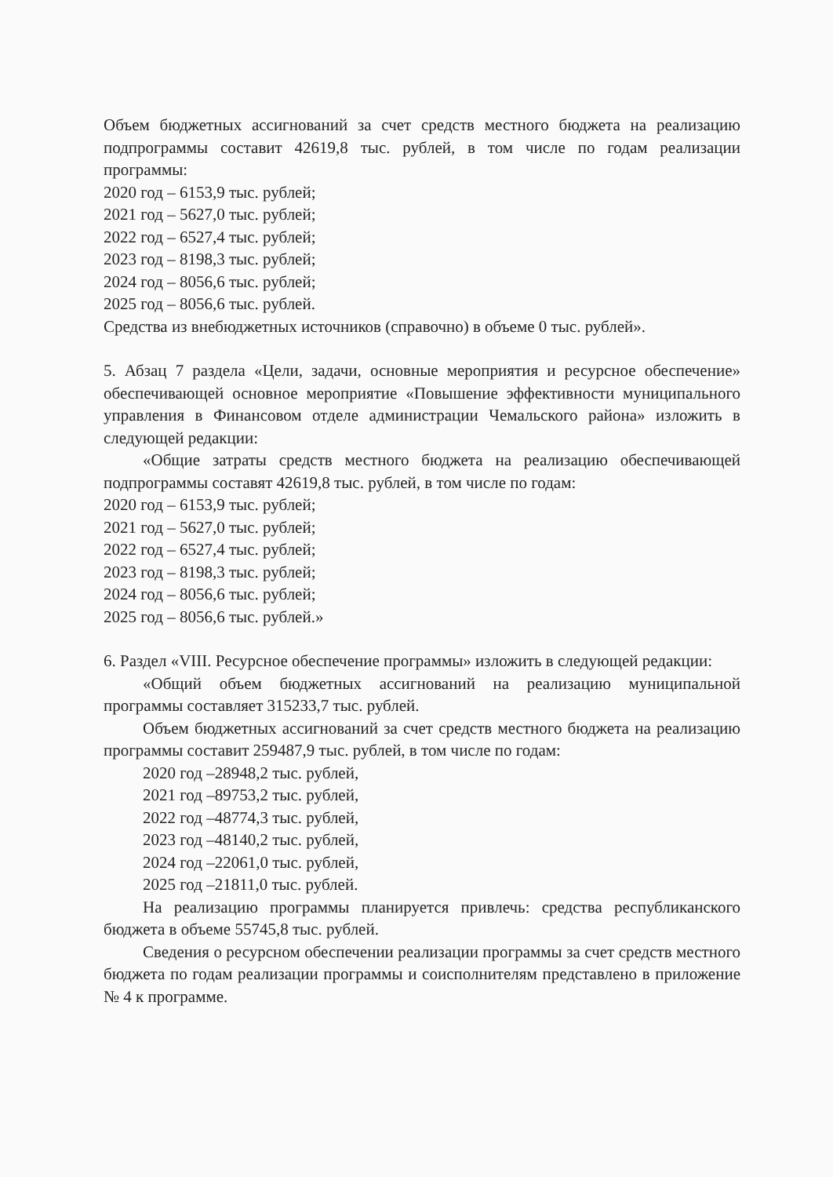Объем бюджетных ассигнований за счет средств местного бюджета на реализацию подпрограммы составит 42619,8 тыс. рублей, в том числе по годам реализации программы:
2020 год – 6153,9 тыс. рублей;
2021 год – 5627,0 тыс. рублей;
2022 год – 6527,4 тыс. рублей;
2023 год – 8198,3 тыс. рублей;
2024 год – 8056,6 тыс. рублей;
2025 год – 8056,6 тыс. рублей.
Средства из внебюджетных источников (справочно) в объеме 0 тыс. рублей».
5. Абзац 7 раздела «Цели, задачи, основные мероприятия и ресурсное обеспечение» обеспечивающей основное мероприятие «Повышение эффективности муниципального управления в Финансовом отделе администрации Чемальского района» изложить в следующей редакции:
«Общие затраты средств местного бюджета на реализацию обеспечивающей подпрограммы составят 42619,8 тыс. рублей, в том числе по годам:
2020 год – 6153,9 тыс. рублей;
2021 год – 5627,0 тыс. рублей;
2022 год – 6527,4 тыс. рублей;
2023 год – 8198,3 тыс. рублей;
2024 год – 8056,6 тыс. рублей;
2025 год – 8056,6 тыс. рублей.»
6. Раздел «VIII. Ресурсное обеспечение программы» изложить в следующей редакции:
«Общий объем бюджетных ассигнований на реализацию муниципальной программы составляет 315233,7 тыс. рублей.
Объем бюджетных ассигнований за счет средств местного бюджета на реализацию программы составит 259487,9 тыс. рублей, в том числе по годам:
2020 год –28948,2 тыс. рублей,
2021 год –89753,2 тыс. рублей,
2022 год –48774,3 тыс. рублей,
2023 год –48140,2 тыс. рублей,
2024 год –22061,0 тыс. рублей,
2025 год –21811,0 тыс. рублей.
На реализацию программы планируется привлечь: средства республиканского бюджета в объеме 55745,8 тыс. рублей.
Сведения о ресурсном обеспечении реализации программы за счет средств местного бюджета по годам реализации программы и соисполнителям представлено в приложение № 4 к программе.